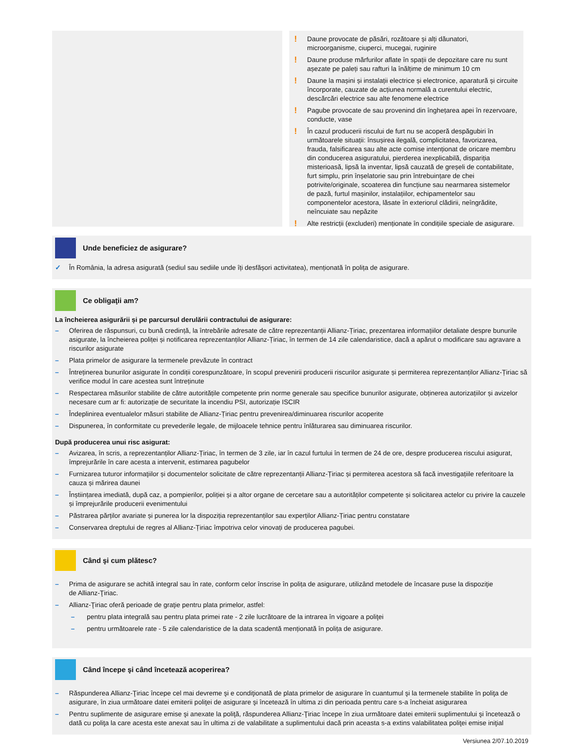! Daune provocate de păsări, rozătoare și alți dăunatori, microorganisme, ciuperci, mucegai, ruginire
! Daune produse mărfurilor aflate în spații de depozitare care nu sunt așezate pe paleți sau rafturi la înălțime de minimum 10 cm
! Daune la mașini și instalații electrice și electronice, aparatură și circuite încorporate, cauzate de acțiunea normală a curentului electric, descărcări electrice sau alte fenomene electrice
! Pagube provocate de sau provenind din înghețarea apei în rezervoare, conducte, vase
! În cazul producerii riscului de furt nu se acoperă despăgubiri în următoarele situații: însușirea ilegală, complicitatea, favorizarea, frauda, falsificarea sau alte acte comise intenționat de oricare membru din conducerea asiguratului, pierderea inexplicabilă, dispariția misterioasă, lipsă la inventar, lipsă cauzată de greșeli de contabilitate, furt simplu, prin înșelatorie sau prin întrebuințare de chei potrivite/originale, scoaterea din funcțiune sau nearmarea sistemelor de pază, furtul mașinilor, instalațiilor, echipamentelor sau componentelor acestora, lăsate în exteriorul clădirii, neîngrădite, neîncuiate sau nepăzite
! Alte restricții (excluderi) menționate în condițiile speciale de asigurare.
Unde beneficiez de asigurare?
✓ În România, la adresa asigurată (sediul sau sediile unde îți desfășori activitatea), menționată în polița de asigurare.
Ce obligaţii am?
La încheierea asigurării și pe parcursul derulării contractului de asigurare:
– Oferirea de răspunsuri, cu bună credință, la întrebările adresate de către reprezentanții Allianz-Țiriac, prezentarea informațiilor detaliate despre bunurile asigurate, la încheierea poliței și notificarea reprezentanților Allianz-Țiriac, în termen de 14 zile calendaristice, dacă a apărut o modificare sau agravare a riscurilor asigurate
– Plata primelor de asigurare la termenele prevăzute în contract
– Întreținerea bunurilor asigurate în condiții corespunzătoare, în scopul prevenirii producerii riscurilor asigurate și permiterea reprezentanților Allianz-Țiriac să verifice modul în care acestea sunt întreținute
– Respectarea măsurilor stabilite de către autoritățile competente prin norme generale sau specifice bunurilor asigurate, obținerea autorizațiilor și avizelor necesare cum ar fi: autorizație de securitate la incendiu PSI, autorizație ISCIR
– Îndeplinirea eventualelor măsuri stabilite de Allianz-Țiriac pentru prevenirea/diminuarea riscurilor acoperite
– Dispunerea, în conformitate cu prevederile legale, de mijloacele tehnice pentru înlăturarea sau diminuarea riscurilor.
După producerea unui risc asigurat:
– Avizarea, în scris, a reprezentanților Allianz-Țiriac, în termen de 3 zile, iar în cazul furtului în termen de 24 de ore, despre producerea riscului asigurat, împrejurările în care acesta a intervenit, estimarea pagubelor
– Furnizarea tuturor informaţiilor și documentelor solicitate de către reprezentanții Allianz-Țiriac și permiterea acestora să facă investigațiile referitoare la cauza și mărirea daunei
– Înștiințarea imediată, după caz, a pompierilor, poliției și a altor organe de cercetare sau a autorităților competente și solicitarea actelor cu privire la cauzele și împrejurările producerii evenimentului
– Păstrarea părților avariate și punerea lor la dispoziția reprezentanților sau experților Allianz-Țiriac pentru constatare
– Conservarea dreptului de regres al Allianz-Țiriac împotriva celor vinovați de producerea pagubei.
Când şi cum plătesc?
– Prima de asigurare se achită integral sau în rate, conform celor înscrise în polița de asigurare, utilizând metodele de încasare puse la dispoziţie
de Allianz-Ţiriac.
– Allianz-Ţiriac oferă perioade de graţie pentru plata primelor, astfel:
– pentru plata integrală sau pentru plata primei rate - 2 zile lucrătoare de la intrarea în vigoare a poliţei
– pentru următoarele rate - 5 zile calendaristice de la data scadentă menționată în polița de asigurare.
Când începe şi când încetează acoperirea?
– Răspunderea Allianz-Ţiriac începe cel mai devreme şi e condiţionată de plata primelor de asigurare în cuantumul şi la termenele stabilite în poliţa de asigurare, în ziua următoare datei emiterii poliţei de asigurare şi încetează în ultima zi din perioada pentru care s-a încheiat asigurarea
– Pentru suplimente de asigurare emise şi anexate la poliţă, răspunderea Allianz-Ţiriac începe în ziua următoare datei emiterii suplimentului şi încetează o dată cu poliţa la care acesta este anexat sau în ultima zi de valabilitate a suplimentului dacă prin aceasta s-a extins valabilitatea poliţei emise iniţial
Versiunea 2/07.10.2019